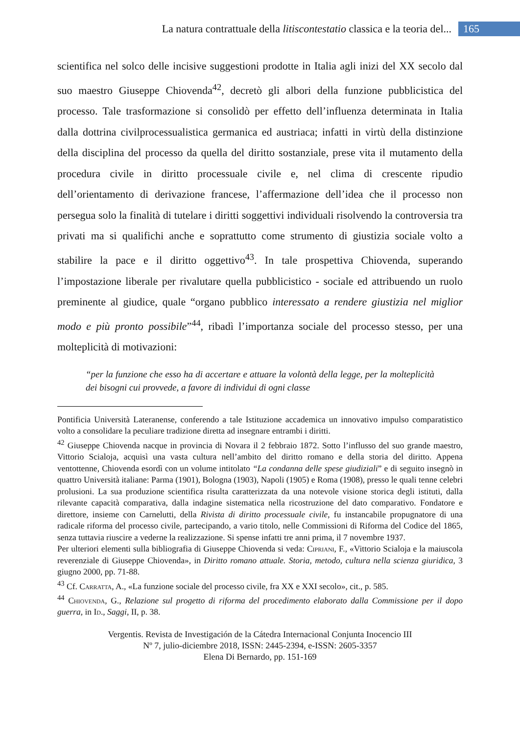La natura contrattuale della litiscontestatio classica e la teoria del... 165
scientifica nel solco delle incisive suggestioni prodotte in Italia agli inizi del XX secolo dal suo maestro Giuseppe Chiovenda<sup>42</sup>, decretò gli albori della funzione pubblicistica del processo. Tale trasformazione si consolidò per effetto dell’influenza determinata in Italia dalla dottrina civilprocessualistica germanica ed austriaca; infatti in virtù della distinzione della disciplina del processo da quella del diritto sostanziale, prese vita il mutamento della procedura civile in diritto processuale civile e, nel clima di crescente ripudio dell’orientamento di derivazione francese, l’affermazione dell’idea che il processo non persegua solo la finalità di tutelare i diritti soggettivi individuali risolvendo la controversia tra privati ma si qualifichi anche e soprattutto come strumento di giustizia sociale volto a stabilire la pace e il diritto oggettivo<sup>43</sup>. In tale prospettiva Chiovenda, superando l’impostazione liberale per rivalutare quella pubblicistico - sociale ed attribuendo un ruolo preminente al giudice, quale “organo pubblico interessato a rendere giustizia nel miglior modo e più pronto possibile”<sup>44</sup>, ribadì l’importanza sociale del processo stesso, per una molteplicità di motivazioni:
“per la funzione che esso ha di accertare e attuare la volontà della legge, per la molteplicità dei bisogni cui provvede, a favore di individui di ogni classe
Pontificia Università Lateranense, conferendo a tale Istituzione accademica un innovativo impulso comparatistico volto a consolidare la peculiare tradizione diretta ad insegnare entrambi i diritti.
<sup>42</sup> Giuseppe Chiovenda nacque in provincia di Novara il 2 febbraio 1872. Sotto l’influsso del suo grande maestro, Vittorio Scialoja, acquisì una vasta cultura nell’ambito del diritto romano e della storia del diritto. Appena ventottenne, Chiovenda esordì con un volume intitolato “La condanna delle spese giudiziali” e di seguito insegnò in quattro Università italiane: Parma (1901), Bologna (1903), Napoli (1905) e Roma (1908), presso le quali tenne celebri prolusioni. La sua produzione scientifica risulta caratterizzata da una notevole visione storica degli istituti, dalla rilevante capacità comparativa, dalla indagine sistematica nella ricostruzione del dato comparativo. Fondatore e direttore, insieme con Carnelutti, della Rivista di diritto processuale civile, fu instancabile propugnatore di una radicale riforma del processo civile, partecipando, a vario titolo, nelle Commissioni di Riforma del Codice del 1865, senza tuttavia riuscire a vederne la realizzazione. Si spense infatti tre anni prima, il 7 novembre 1937.
Per ulteriori elementi sulla bibliografia di Giuseppe Chiovenda si veda: Cipriani, F., «Vittorio Scialoja e la maiuscola reverenziale di Giuseppe Chiovenda», in Diritto romano attuale. Storia, metodo, cultura nella scienza giuridica, 3 giugno 2000, pp. 71-88.
<sup>43</sup> Cf. Carratta, A., «La funzione sociale del processo civile, fra XX e XXI secolo», cit., p. 585.
<sup>44</sup> Chiovenda, G., Relazione sul progetto di riforma del procedimento elaborato dalla Commissione per il dopo guerra, in Id., Saggi, II, p. 38.
Vergentis. Revista de Investigación de la Cátedra Internacional Conjunta Inocencio III
Nº 7, julio-diciembre 2018, ISSN: 2445-2394, e-ISSN: 2605-3357
Elena Di Bernardo, pp. 151-169